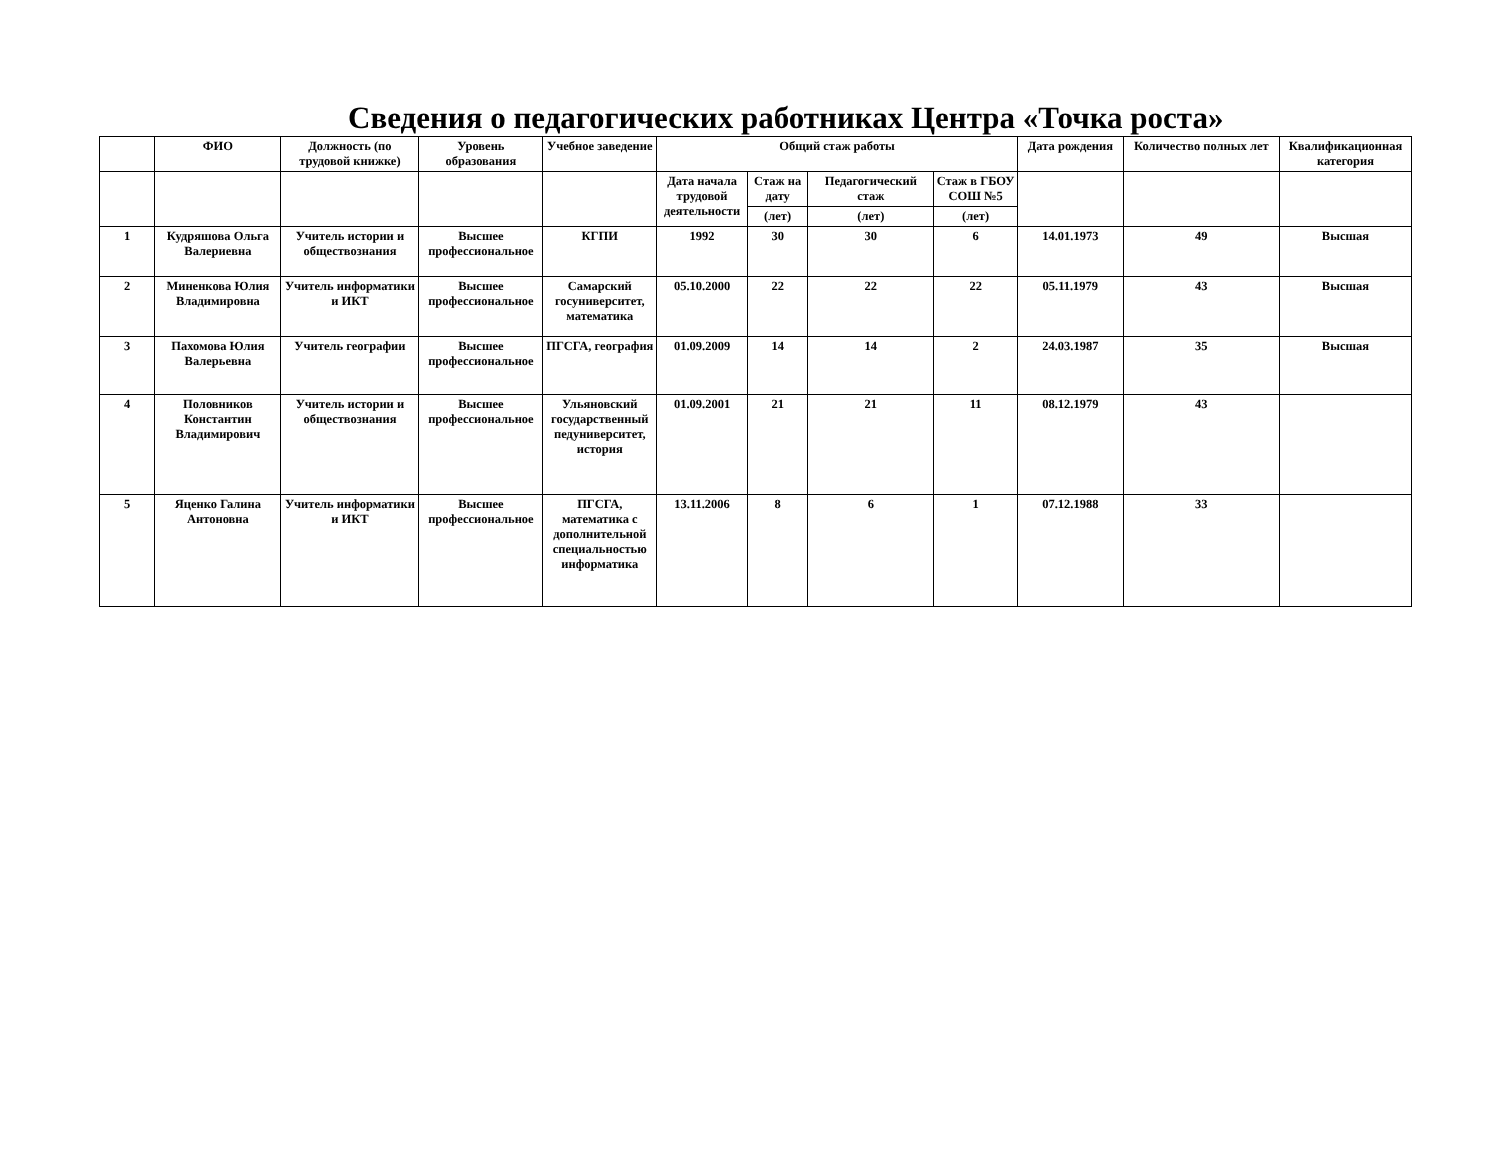Сведения о педагогических работниках Центра «Точка роста»
| | ФИО | Должность (по трудовой книжке) | Уровень образования | Учебное заведение | Общий стаж работы | | | | Дата рождения | Количество полных лет | Квалификационная категория |
| --- | --- | --- | --- | --- | --- | --- | --- | --- | --- | --- | --- |
| | | | | | Дата начала трудовой деятельности | Стаж на дату | Педагогический стаж | Стаж в ГБОУ СОШ №5 | | | |
| | | | | | | (лет) | (лет) | (лет) | | | |
| 1 | Кудряшова Ольга Валериевна | Учитель истории и обществознания | Высшее профессиональное | КГПИ | 1992 | 30 | 30 | 6 | 14.01.1973 | 49 | Высшая |
| 2 | Миненкова Юлия Владимировна | Учитель информатики и ИКТ | Высшее профессиональное | Самарский госуниверситет, математика | 05.10.2000 | 22 | 22 | 22 | 05.11.1979 | 43 | Высшая |
| 3 | Пахомова Юлия Валерьевна | Учитель географии | Высшее профессиональное | ПГСГА, география | 01.09.2009 | 14 | 14 | 2 | 24.03.1987 | 35 | Высшая |
| 4 | Половников Константин Владимирович | Учитель истории и обществознания | Высшее профессиональное | Ульяновский государственный педуниверситет, история | 01.09.2001 | 21 | 21 | 11 | 08.12.1979 | 43 | |
| 5 | Яценко Галина Антоновна | Учитель информатики и ИКТ | Высшее профессиональное | ПГСГА, математика с дополнительной специальностью информатика | 13.11.2006 | 8 | 6 | 1 | 07.12.1988 | 33 | |